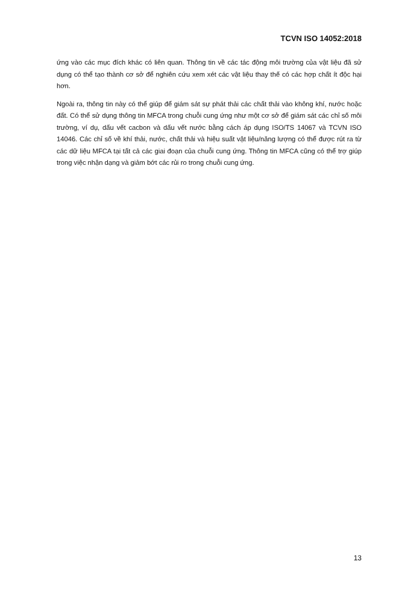TCVN ISO 14052:2018
ứng vào các mục đích khác có liên quan. Thông tin về các tác động môi trường của vật liệu đã sử dụng có thể tạo thành cơ sở để nghiên cứu xem xét các vật liệu thay thế có các hợp chất ít độc hại hơn.
Ngoài ra, thông tin này có thể giúp để giám sát sự phát thải các chất thải vào không khí, nước hoặc đất. Có thể sử dụng thông tin MFCA trong chuỗi cung ứng như một cơ sở để giám sát các chỉ số môi trường, ví dụ, dấu vết cacbon và dấu vết nước bằng cách áp dụng ISO/TS 14067 và TCVN ISO 14046. Các chỉ số về khí thải, nước, chất thải và hiệu suất vật liệu/năng lượng có thể được rút ra từ các dữ liệu MFCA tại tất cả các giai đoạn của chuỗi cung ứng. Thông tin MFCA cũng có thể trợ giúp trong việc nhận dạng và giảm bớt các rủi ro trong chuỗi cung ứng.
13